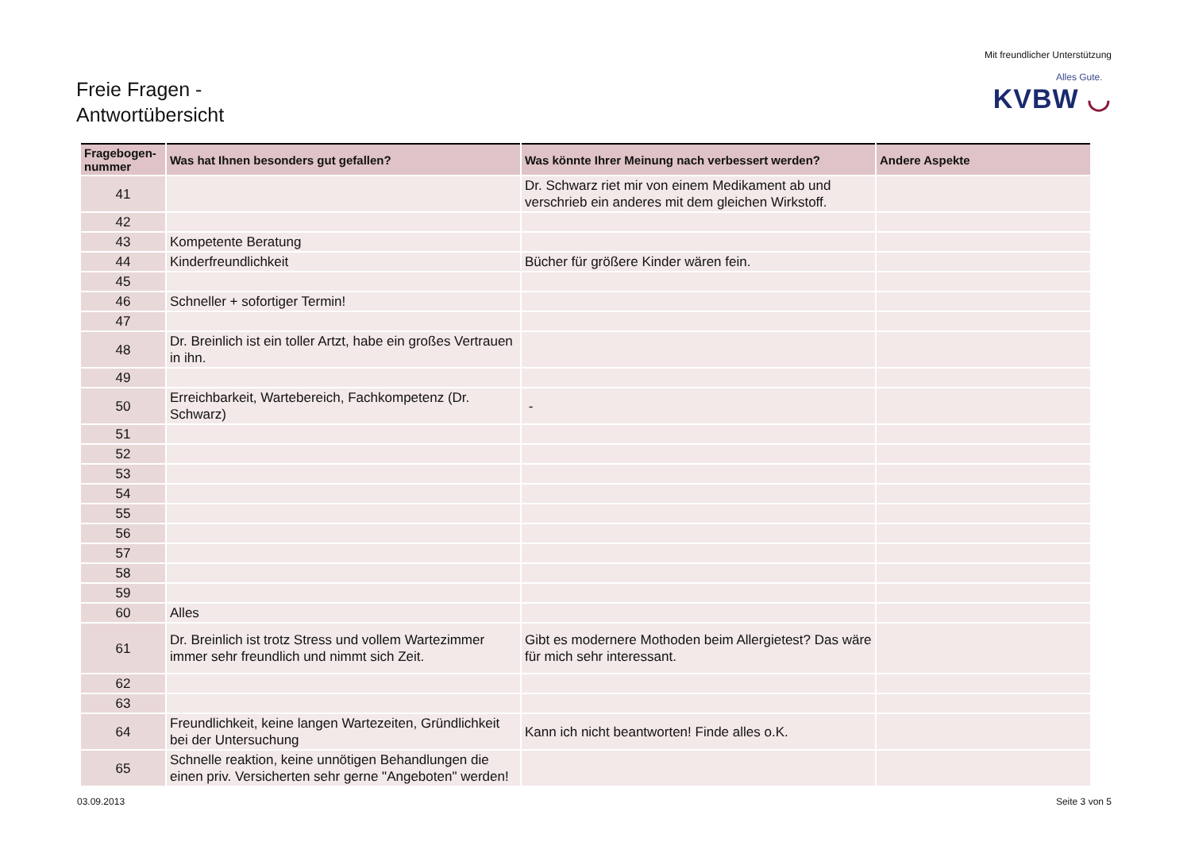Freie Fragen -
Antwortübersicht
Mit freundlicher Unterstützung
Alles Gute.
KVBW ◡
| Fragebogen-nummer | Was hat Ihnen besonders gut gefallen? | Was könnte Ihrer Meinung nach verbessert werden? | Andere Aspekte |
| --- | --- | --- | --- |
| 41 | | Dr. Schwarz riet mir von einem Medikament ab und verschrieb ein anderes mit dem gleichen Wirkstoff. | |
| 42 | | | |
| 43 | Kompetente Beratung | | |
| 44 | Kinderfreundlichkeit | Bücher für größere Kinder wären fein. | |
| 45 | | | |
| 46 | Schneller + sofortiger Termin! | | |
| 47 | | | |
| 48 | Dr. Breinlich ist ein toller Artzt, habe ein großes Vertrauen in ihn. | | |
| 49 | | | |
| 50 | Erreichbarkeit, Wartebereich, Fachkompetenz (Dr. Schwarz) | - | |
| 51 | | | |
| 52 | | | |
| 53 | | | |
| 54 | | | |
| 55 | | | |
| 56 | | | |
| 57 | | | |
| 58 | | | |
| 59 | | | |
| 60 | Alles | | |
| 61 | Dr. Breinlich ist trotz Stress und vollem Wartezimmer immer sehr freundlich und nimmt sich Zeit. | Gibt es modernere Mothoden beim Allergietest? Das wäre für mich sehr interessant. | |
| 62 | | | |
| 63 | | | |
| 64 | Freundlichkeit, keine langen Wartezeiten, Gründlichkeit bei der Untersuchung | Kann ich nicht beantworten! Finde alles o.K. | |
| 65 | Schnelle reaktion, keine unnötigen Behandlungen die einen priv. Versicherten sehr gerne "Angeboten" werden! | | |
03.09.2013 Seite 3 von 5